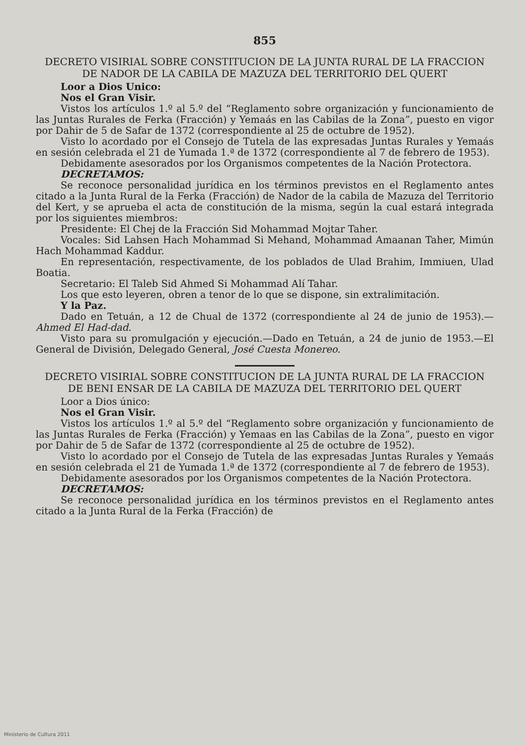855
DECRETO VISIRIAL SOBRE CONSTITUCION DE LA JUNTA RURAL DE LA FRACCION DE NADOR DE LA CABILA DE MAZUZA DEL TERRITORIO DEL QUERT
Loor a Dios Unico:
Nos el Gran Visir.
Vistos los artículos 1.º al 5.º del “Reglamento sobre organización y funcionamiento de las Juntas Rurales de Ferka (Fracción) y Yemaás en las Cabilas de la Zona”, puesto en vigor por Dahir de 5 de Safar de 1372 (correspondiente al 25 de octubre de 1952).
Visto lo acordado por el Consejo de Tutela de las expresadas Juntas Rurales y Yemaás en sesión celebrada el 21 de Yumada 1.ª de 1372 (correspondiente al 7 de febrero de 1953).
Debidamente asesorados por los Organismos competentes de la Nación Protectora.
DECRETAMOS:
Se reconoce personalidad jurídica en los términos previstos en el Reglamento antes citado a la Junta Rural de la Ferka (Fracción) de Nador de la cabila de Mazuza del Territorio del Kert, y se aprueba el acta de constitución de la misma, según la cual estará integrada por los siguientes miembros:
Presidente: El Chej de la Fracción Sid Mohammad Mojtar Taher.
Vocales: Sid Lahsen Hach Mohammad Si Mehand, Mohammad Amaanan Taher, Mimún Hach Mohammad Kaddur.
En representación, respectivamente, de los poblados de Ulad Brahim, Immiuen, Ulad Boatia.
Secretario: El Taleb Sid Ahmed Si Mohammad Alí Tahar.
Los que esto leyeren, obren a tenor de lo que se dispone, sin extralimitación.
Y la Paz.
Dado en Tetuán, a 12 de Chual de 1372 (correspondiente al 24 de junio de 1953).—Ahmed El Had-dad.
Visto para su promulgación y ejecución.—Dado en Tetuán, a 24 de junio de 1953.—El General de División, Delegado General, José Cuesta Monereo.
DECRETO VISIRIAL SOBRE CONSTITUCION DE LA JUNTA RURAL DE LA FRACCION DE BENI ENSAR DE LA CABILA DE MAZUZA DEL TERRITORIO DEL QUERT
Loor a Dios único:
Nos el Gran Visir.
Vistos los artículos 1.º al 5.º del “Reglamento sobre organización y funcionamiento de las Juntas Rurales de Ferka (Fracción) y Yemaas en las Cabilas de la Zona”, puesto en vigor por Dahir de 5 de Safar de 1372 (correspondiente al 25 de octubre de 1952).
Visto lo acordado por el Consejo de Tutela de las expresadas Juntas Rurales y Yemaás en sesión celebrada el 21 de Yumada 1.ª de 1372 (correspondiente al 7 de febrero de 1953).
Debidamente asesorados por los Organismos competentes de la Nación Protectora.
DECRETAMOS:
Se reconoce personalidad jurídica en los términos previstos en el Reglamento antes citado a la Junta Rural de la Ferka (Fracción) de
Ministerio de Cultura 2011